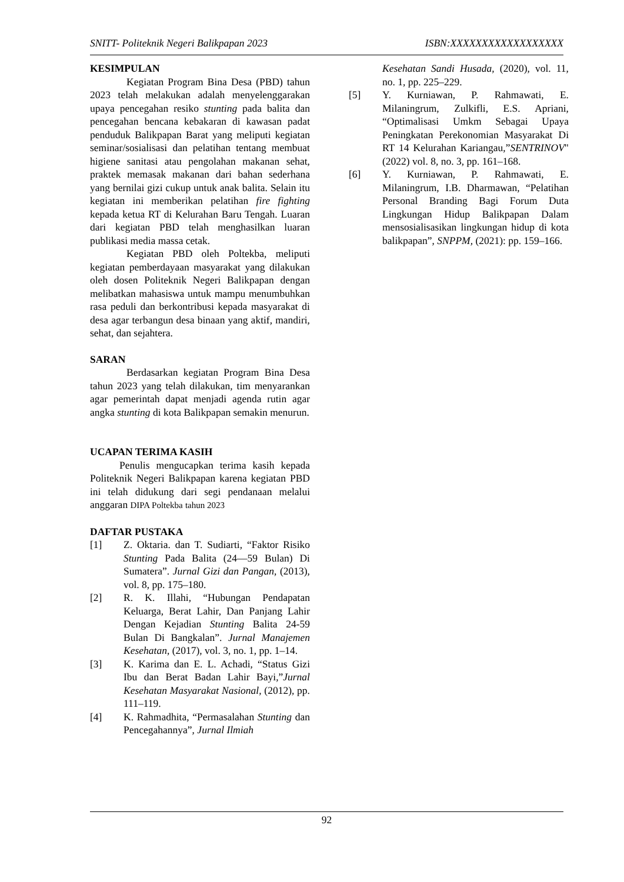SNITT- Politeknik Negeri Balikpapan 2023 ISBN:XXXXXXXXXXXXXXXXXX
KESIMPULAN
Kegiatan Program Bina Desa (PBD) tahun 2023 telah melakukan adalah menyelenggarakan upaya pencegahan resiko stunting pada balita dan pencegahan bencana kebakaran di kawasan padat penduduk Balikpapan Barat yang meliputi kegiatan seminar/sosialisasi dan pelatihan tentang membuat higiene sanitasi atau pengolahan makanan sehat, praktek memasak makanan dari bahan sederhana yang bernilai gizi cukup untuk anak balita. Selain itu kegiatan ini memberikan pelatihan fire fighting kepada ketua RT di Kelurahan Baru Tengah. Luaran dari kegiatan PBD telah menghasilkan luaran publikasi media massa cetak.
Kegiatan PBD oleh Poltekba, meliputi kegiatan pemberdayaan masyarakat yang dilakukan oleh dosen Politeknik Negeri Balikpapan dengan melibatkan mahasiswa untuk mampu menumbuhkan rasa peduli dan berkontribusi kepada masyarakat di desa agar terbangun desa binaan yang aktif, mandiri, sehat, dan sejahtera.
SARAN
Berdasarkan kegiatan Program Bina Desa tahun 2023 yang telah dilakukan, tim menyarankan agar pemerintah dapat menjadi agenda rutin agar angka stunting di kota Balikpapan semakin menurun.
UCAPAN TERIMA KASIH
Penulis mengucapkan terima kasih kepada Politeknik Negeri Balikpapan karena kegiatan PBD ini telah didukung dari segi pendanaan melalui anggaran DIPA Poltekba tahun 2023
DAFTAR PUSTAKA
[1] Z. Oktaria. dan T. Sudiarti, “Faktor Risiko Stunting Pada Balita (24—59 Bulan) Di Sumatera”. Jurnal Gizi dan Pangan, (2013), vol. 8, pp. 175–180.
[2] R. K. Illahi, “Hubungan Pendapatan Keluarga, Berat Lahir, Dan Panjang Lahir Dengan Kejadian Stunting Balita 24-59 Bulan Di Bangkalan”. Jurnal Manajemen Kesehatan, (2017), vol. 3, no. 1, pp. 1–14.
[3] K. Karima dan E. L. Achadi, “Status Gizi Ibu dan Berat Badan Lahir Bayi,”Jurnal Kesehatan Masyarakat Nasional, (2012), pp. 111–119.
[4] K. Rahmadhita, “Permasalahan Stunting dan Pencegahannya”, Jurnal Ilmiah
Kesehatan Sandi Husada, (2020), vol. 11, no. 1, pp. 225–229.
[5] Y. Kurniawan, P. Rahmawati, E. Milaningrum, Zulkifli, E.S. Apriani, “Optimalisasi Umkm Sebagai Upaya Peningkatan Perekonomian Masyarakat Di RT 14 Kelurahan Kariangau,”SENTRINOV" (2022) vol. 8, no. 3, pp. 161–168.
[6] Y. Kurniawan, P. Rahmawati, E. Milaningrum, I.B. Dharmawan, “Pelatihan Personal Branding Bagi Forum Duta Lingkungan Hidup Balikpapan Dalam mensosialisasikan lingkungan hidup di kota balikpapan”, SNPPM, (2021): pp. 159–166.
92